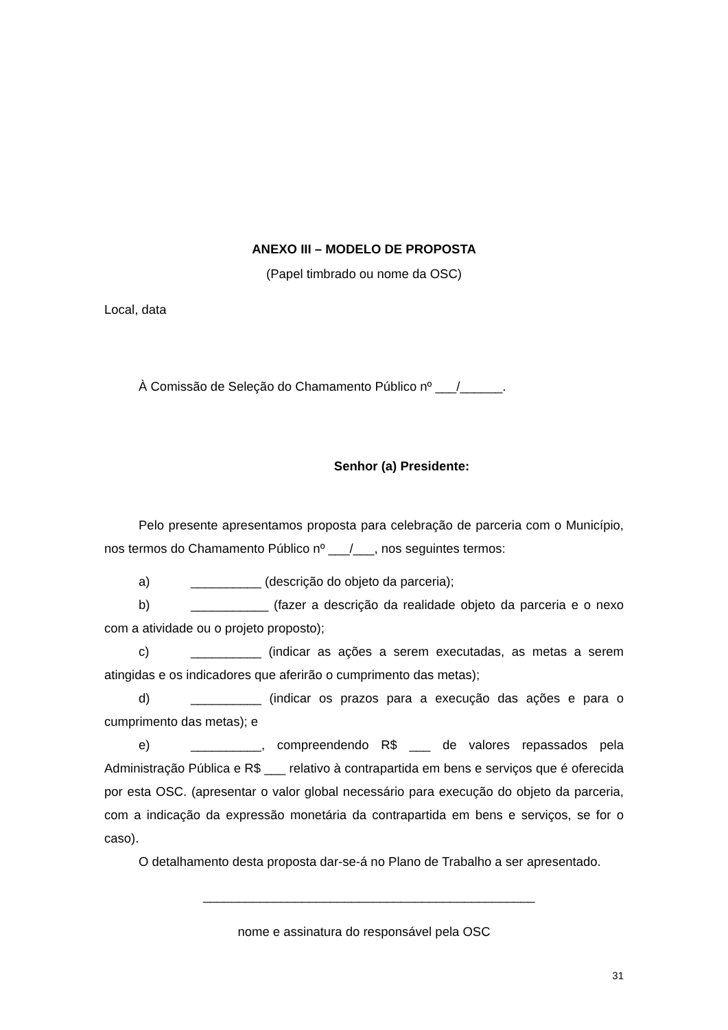ANEXO III – MODELO DE PROPOSTA
(Papel timbrado ou nome da OSC)
Local, data
À Comissão de Seleção do Chamamento Público nº ___/______.
Senhor (a) Presidente:
Pelo presente apresentamos proposta para celebração de parceria com o Município, nos termos do Chamamento Público nº ___/___, nos seguintes termos:
a) __________ (descrição do objeto da parceria);
b) ___________ (fazer a descrição da realidade objeto da parceria e o nexo com a atividade ou o projeto proposto);
c) __________ (indicar as ações a serem executadas, as metas a serem atingidas e os indicadores que aferirão o cumprimento das metas);
d) __________ (indicar os prazos para a execução das ações e para o cumprimento das metas); e
e) __________, compreendendo R$ ___ de valores repassados pela Administração Pública e R$ ___ relativo à contrapartida em bens e serviços que é oferecida por esta OSC. (apresentar o valor global necessário para execução do objeto da parceria, com a indicação da expressão monetária da contrapartida em bens e serviços, se for o caso).
O detalhamento desta proposta dar-se-á no Plano de Trabalho a ser apresentado.
_______________________________________________
nome e assinatura do responsável pela OSC
31